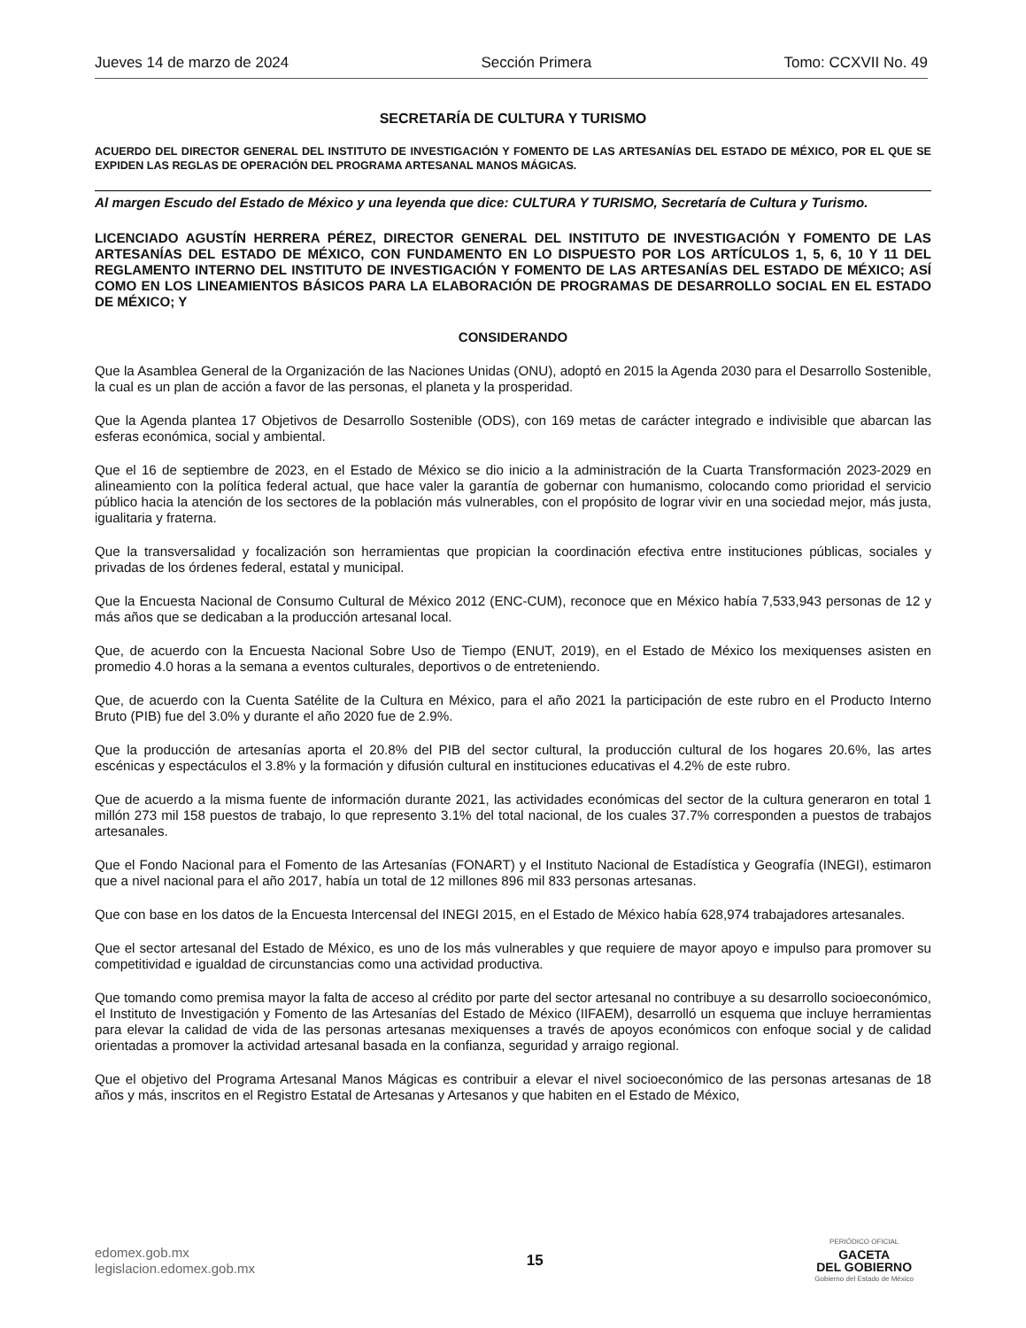Jueves 14 de marzo de 2024 Sección Primera Tomo: CCXVII No. 49
SECRETARÍA DE CULTURA Y TURISMO
ACUERDO DEL DIRECTOR GENERAL DEL INSTITUTO DE INVESTIGACIÓN Y FOMENTO DE LAS ARTESANÍAS DEL ESTADO DE MÉXICO, POR EL QUE SE EXPIDEN LAS REGLAS DE OPERACIÓN DEL PROGRAMA ARTESANAL MANOS MÁGICAS.
Al margen Escudo del Estado de México y una leyenda que dice: CULTURA Y TURISMO, Secretaría de Cultura y Turismo.
LICENCIADO AGUSTÍN HERRERA PÉREZ, DIRECTOR GENERAL DEL INSTITUTO DE INVESTIGACIÓN Y FOMENTO DE LAS ARTESANÍAS DEL ESTADO DE MÉXICO, CON FUNDAMENTO EN LO DISPUESTO POR LOS ARTÍCULOS 1, 5, 6, 10 Y 11 DEL REGLAMENTO INTERNO DEL INSTITUTO DE INVESTIGACIÓN Y FOMENTO DE LAS ARTESANÍAS DEL ESTADO DE MÉXICO; ASÍ COMO EN LOS LINEAMIENTOS BÁSICOS PARA LA ELABORACIÓN DE PROGRAMAS DE DESARROLLO SOCIAL EN EL ESTADO DE MÉXICO; Y
CONSIDERANDO
Que la Asamblea General de la Organización de las Naciones Unidas (ONU), adoptó en 2015 la Agenda 2030 para el Desarrollo Sostenible, la cual es un plan de acción a favor de las personas, el planeta y la prosperidad.
Que la Agenda plantea 17 Objetivos de Desarrollo Sostenible (ODS), con 169 metas de carácter integrado e indivisible que abarcan las esferas económica, social y ambiental.
Que el 16 de septiembre de 2023, en el Estado de México se dio inicio a la administración de la Cuarta Transformación 2023-2029 en alineamiento con la política federal actual, que hace valer la garantía de gobernar con humanismo, colocando como prioridad el servicio público hacia la atención de los sectores de la población más vulnerables, con el propósito de lograr vivir en una sociedad mejor, más justa, igualitaria y fraterna.
Que la transversalidad y focalización son herramientas que propician la coordinación efectiva entre instituciones públicas, sociales y privadas de los órdenes federal, estatal y municipal.
Que la Encuesta Nacional de Consumo Cultural de México 2012 (ENC-CUM), reconoce que en México había 7,533,943 personas de 12 y más años que se dedicaban a la producción artesanal local.
Que, de acuerdo con la Encuesta Nacional Sobre Uso de Tiempo (ENUT, 2019), en el Estado de México los mexiquenses asisten en promedio 4.0 horas a la semana a eventos culturales, deportivos o de entreteniendo.
Que, de acuerdo con la Cuenta Satélite de la Cultura en México, para el año 2021 la participación de este rubro en el Producto Interno Bruto (PIB) fue del 3.0% y durante el año 2020 fue de 2.9%.
Que la producción de artesanías aporta el 20.8% del PIB del sector cultural, la producción cultural de los hogares 20.6%, las artes escénicas y espectáculos el 3.8% y la formación y difusión cultural en instituciones educativas el 4.2% de este rubro.
Que de acuerdo a la misma fuente de información durante 2021, las actividades económicas del sector de la cultura generaron en total 1 millón 273 mil 158 puestos de trabajo, lo que represento 3.1% del total nacional, de los cuales 37.7% corresponden a puestos de trabajos artesanales.
Que el Fondo Nacional para el Fomento de las Artesanías (FONART) y el Instituto Nacional de Estadística y Geografía (INEGI), estimaron que a nivel nacional para el año 2017, había un total de 12 millones 896 mil 833 personas artesanas.
Que con base en los datos de la Encuesta Intercensal del INEGI 2015, en el Estado de México había 628,974 trabajadores artesanales.
Que el sector artesanal del Estado de México, es uno de los más vulnerables y que requiere de mayor apoyo e impulso para promover su competitividad e igualdad de circunstancias como una actividad productiva.
Que tomando como premisa mayor la falta de acceso al crédito por parte del sector artesanal no contribuye a su desarrollo socioeconómico, el Instituto de Investigación y Fomento de las Artesanías del Estado de México (IIFAEM), desarrolló un esquema que incluye herramientas para elevar la calidad de vida de las personas artesanas mexiquenses a través de apoyos económicos con enfoque social y de calidad orientadas a promover la actividad artesanal basada en la confianza, seguridad y arraigo regional.
Que el objetivo del Programa Artesanal Manos Mágicas es contribuir a elevar el nivel socioeconómico de las personas artesanas de 18 años y más, inscritos en el Registro Estatal de Artesanas y Artesanos y que habiten en el Estado de México,
edomex.gob.mx
legislacion.edomex.gob.mx
15
PERIÓDICO OFICIAL
GACETA
DEL GOBIERNO
Gobierno del Estado de México